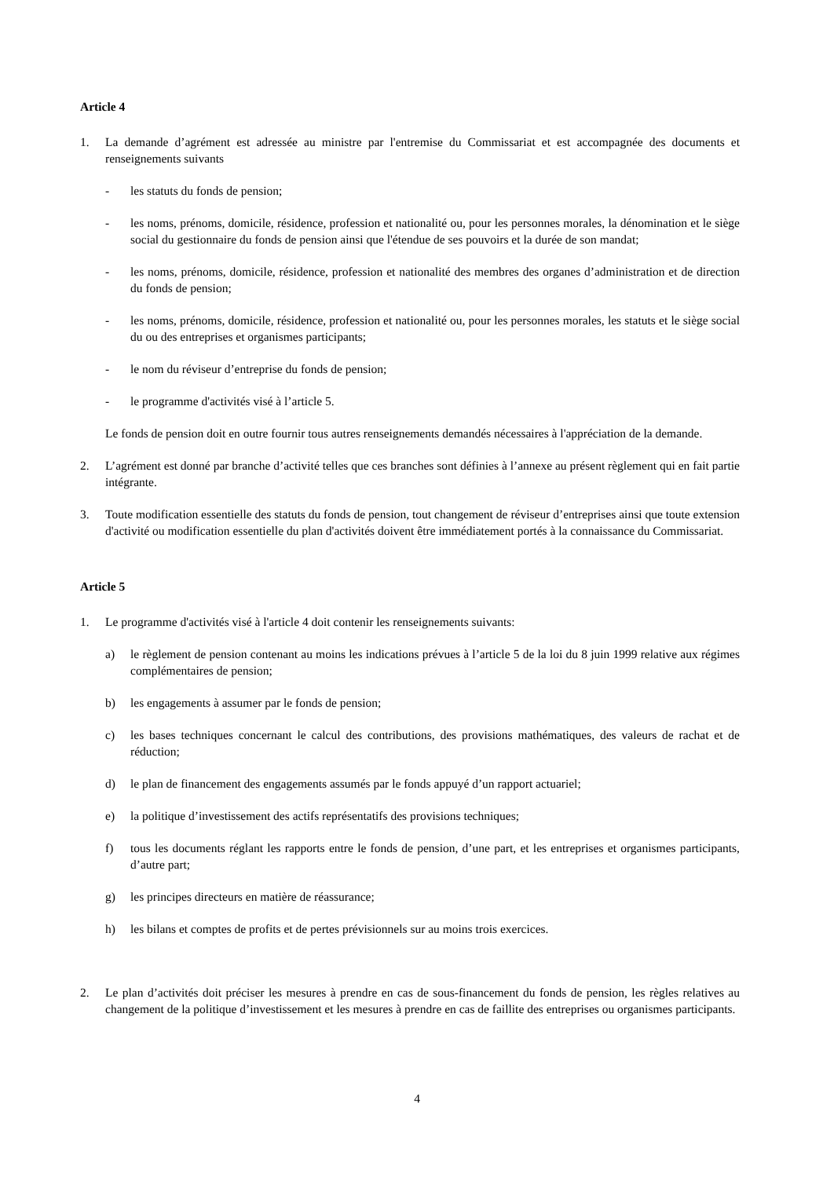Article 4
1. La demande d’agrément est adressée au ministre par l'entremise du Commissariat et est accompagnée des documents et renseignements suivants
- les statuts du fonds de pension;
- les noms, prénoms, domicile, résidence, profession et nationalité ou, pour les personnes morales, la dénomination et le siège social du gestionnaire du fonds de pension ainsi que l'étendue de ses pouvoirs et la durée de son mandat;
- les noms, prénoms, domicile, résidence, profession et nationalité des membres des organes d’administration et de direction du fonds de pension;
- les noms, prénoms, domicile, résidence, profession et nationalité ou, pour les personnes morales, les statuts et le siège social du ou des entreprises et organismes participants;
- le nom du réviseur d’entreprise du fonds de pension;
- le programme d'activités visé à l’article 5.
Le fonds de pension doit en outre fournir tous autres renseignements demandés nécessaires à l'appréciation de la demande.
2. L’agrément est donné par branche d’activité telles que ces branches sont définies à l’annexe au présent règlement qui en fait partie intégrante.
3. Toute modification essentielle des statuts du fonds de pension, tout changement de réviseur d’entreprises ainsi que toute extension d'activité ou modification essentielle du plan d'activités doivent être immédiatement portés à la connaissance du Commissariat.
Article 5
1. Le programme d'activités visé à l'article 4 doit contenir les renseignements suivants:
a) le règlement de pension contenant au moins les indications prévues à l’article 5 de la loi du 8 juin 1999 relative aux régimes complémentaires de pension;
b) les engagements à assumer par le fonds de pension;
c) les bases techniques concernant le calcul des contributions, des provisions mathématiques, des valeurs de rachat et de réduction;
d) le plan de financement des engagements assumés par le fonds appuyé d’un rapport actuariel;
e) la politique d’investissement des actifs représentatifs des provisions techniques;
f) tous les documents réglant les rapports entre le fonds de pension, d’une part, et les entreprises et organismes participants, d’autre part;
g) les principes directeurs en matière de réassurance;
h) les bilans et comptes de profits et de pertes prévisionnels sur au moins trois exercices.
2. Le plan d’activités doit préciser les mesures à prendre en cas de sous-financement du fonds de pension, les règles relatives au changement de la politique d’investissement et les mesures à prendre en cas de faillite des entreprises ou organismes participants.
4